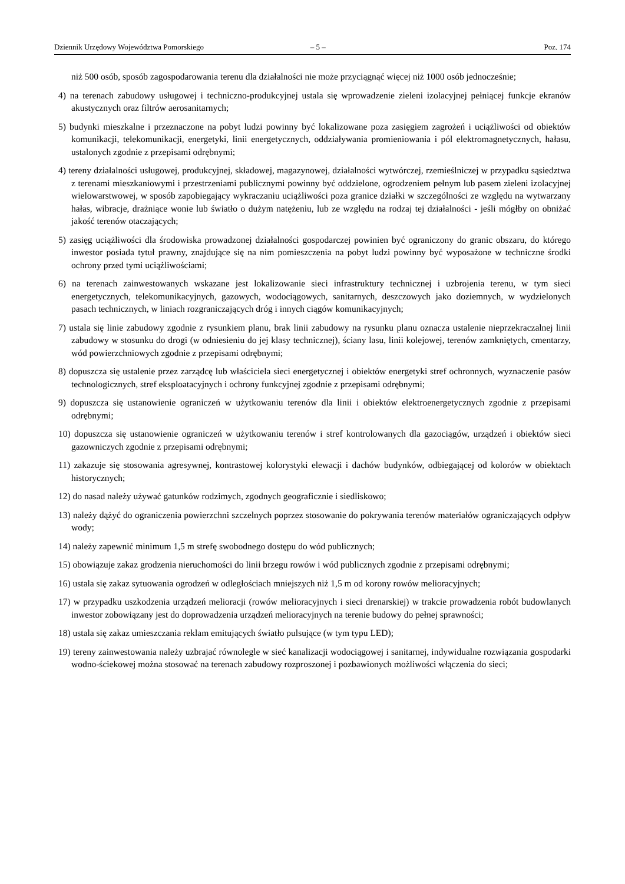Dziennik Urzędowy Województwa Pomorskiego – 5 – Poz. 174
niż 500 osób, sposób zagospodarowania terenu dla działalności nie może przyciągnąć więcej niż 1000 osób jednocześnie;
4) na terenach zabudowy usługowej i techniczno-produkcyjnej ustala się wprowadzenie zieleni izolacyjnej pełniącej funkcje ekranów akustycznych oraz filtrów aerosanitarnych;
5) budynki mieszkalne i przeznaczone na pobyt ludzi powinny być lokalizowane poza zasięgiem zagrożeń i uciążliwości od obiektów komunikacji, telekomunikacji, energetyki, linii energetycznych, oddziaływania promieniowania i pól elektromagnetycznych, hałasu, ustalonych zgodnie z przepisami odrębnymi;
4) tereny działalności usługowej, produkcyjnej, składowej, magazynowej, działalności wytwórczej, rzemieślniczej w przypadku sąsiedztwa z terenami mieszkaniowymi i przestrzeniami publicznymi powinny być oddzielone, ogrodzeniem pełnym lub pasem zieleni izolacyjnej wielowarstwowej, w sposób zapobiegający wykraczaniu uciążliwości poza granice działki w szczególności ze względu na wytwarzany hałas, wibracje, drażniące wonie lub światło o dużym natężeniu, lub ze względu na rodzaj tej działalności - jeśli mógłby on obniżać jakość terenów otaczających;
5) zasięg uciążliwości dla środowiska prowadzonej działalności gospodarczej powinien być ograniczony do granic obszaru, do którego inwestor posiada tytuł prawny, znajdujące się na nim pomieszczenia na pobyt ludzi powinny być wyposażone w techniczne środki ochrony przed tymi uciążliwościami;
6) na terenach zainwestowanych wskazane jest lokalizowanie sieci infrastruktury technicznej i uzbrojenia terenu, w tym sieci energetycznych, telekomunikacyjnych, gazowych, wodociągowych, sanitarnych, deszczowych jako doziemnych, w wydzielonych pasach technicznych, w liniach rozgraniczających dróg i innych ciągów komunikacyjnych;
7) ustala się linie zabudowy zgodnie z rysunkiem planu, brak linii zabudowy na rysunku planu oznacza ustalenie nieprzekraczalnej linii zabudowy w stosunku do drogi (w odniesieniu do jej klasy technicznej), ściany lasu, linii kolejowej, terenów zamkniętych, cmentarzy, wód powierzchniowych zgodnie z przepisami odrębnymi;
8) dopuszcza się ustalenie przez zarządcę lub właściciela sieci energetycznej i obiektów energetyki stref ochronnych, wyznaczenie pasów technologicznych, stref eksploatacyjnych i ochrony funkcyjnej zgodnie z przepisami odrębnymi;
9) dopuszcza się ustanowienie ograniczeń w użytkowaniu terenów dla linii i obiektów elektroenergetycznych zgodnie z przepisami odrębnymi;
10) dopuszcza się ustanowienie ograniczeń w użytkowaniu terenów i stref kontrolowanych dla gazociągów, urządzeń i obiektów sieci gazowniczych zgodnie z przepisami odrębnymi;
11) zakazuje się stosowania agresywnej, kontrastowej kolorystyki elewacji i dachów budynków, odbiegającej od kolorów w obiektach historycznych;
12) do nasad należy używać gatunków rodzimych, zgodnych geograficznie i siedliskowo;
13) należy dążyć do ograniczenia powierzchni szczelnych poprzez stosowanie do pokrywania terenów materiałów ograniczających odpływ wody;
14) należy zapewnić minimum 1,5 m strefę swobodnego dostępu do wód publicznych;
15) obowiązuje zakaz grodzenia nieruchomości do linii brzegu rowów i wód publicznych zgodnie z przepisami odrębnymi;
16) ustala się zakaz sytuowania ogrodzeń w odległościach mniejszych niż 1,5 m od korony rowów melioracyjnych;
17) w przypadku uszkodzenia urządzeń melioracji (rowów melioracyjnych i sieci drenarskiej) w trakcie prowadzenia robót budowlanych inwestor zobowiązany jest do doprowadzenia urządzeń melioracyjnych na terenie budowy do pełnej sprawności;
18) ustala się zakaz umieszczania reklam emitujących światło pulsujące (w tym typu LED);
19) tereny zainwestowania należy uzbrajać równolegle w sieć kanalizacji wodociągowej i sanitarnej, indywidualne rozwiązania gospodarki wodno-ściekowej można stosować na terenach zabudowy rozproszonej i pozbawionych możliwości włączenia do sieci;